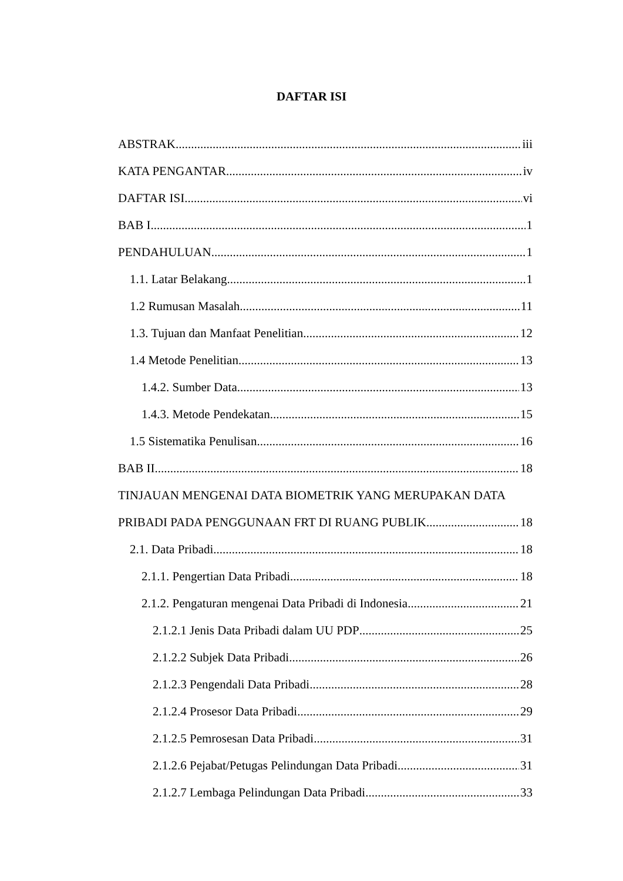DAFTAR ISI
ABSTRAK iii
KATA PENGANTAR iv
DAFTAR ISI vi
BAB I 1
PENDAHULUAN 1
1.1. Latar Belakang 1
1.2 Rumusan Masalah 11
1.3. Tujuan dan Manfaat Penelitian 12
1.4 Metode Penelitian 13
1.4.2. Sumber Data 13
1.4.3. Metode Pendekatan 15
1.5 Sistematika Penulisan 16
BAB II 18
TINJAUAN MENGENAI DATA BIOMETRIK YANG MERUPAKAN DATA
PRIBADI PADA PENGGUNAAN FRT DI RUANG PUBLIK 18
2.1. Data Pribadi 18
2.1.1. Pengertian Data Pribadi 18
2.1.2. Pengaturan mengenai Data Pribadi di Indonesia 21
2.1.2.1 Jenis Data Pribadi dalam UU PDP 25
2.1.2.2 Subjek Data Pribadi 26
2.1.2.3 Pengendali Data Pribadi 28
2.1.2.4 Prosesor Data Pribadi 29
2.1.2.5 Pemrosesan Data Pribadi 31
2.1.2.6 Pejabat/Petugas Pelindungan Data Pribadi 31
2.1.2.7 Lembaga Pelindungan Data Pribadi 33